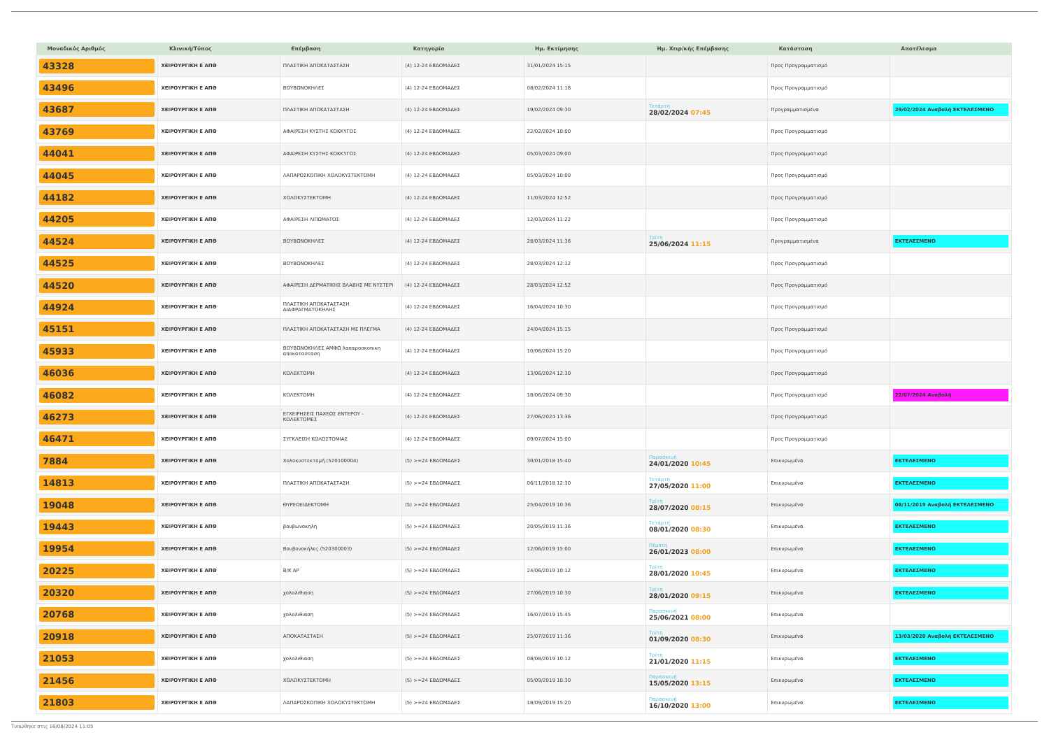| Μοναδικός Αριθμός | Κλινική/Τύπος | Επέμβαση | Κατηγορία | Ημ. Εκτίμησης | Ημ. Χειρ/κής Επέμβασης | Κατάσταση | Αποτέλεσμα |
| --- | --- | --- | --- | --- | --- | --- | --- |
| 43328 | ΧΕΙΡΟΥΡΓΙΚΗ Ε ΑΠΘ | ΠΛΑΣΤΙΚΗ ΑΠΟΚΑΤΑΣΤΑΣΗ | (4) 12-24 ΕΒΔΟΜΑΔΕΣ | 31/01/2024 15:15 | | Προς Προγραμματισμό | |
| 43496 | ΧΕΙΡΟΥΡΓΙΚΗ Ε ΑΠΘ | ΒΟΥΒΩΝΟΚΗΛΕΣ | (4) 12-24 ΕΒΔΟΜΑΔΕΣ | 08/02/2024 11:18 | | Προς Προγραμματισμό | |
| 43687 | ΧΕΙΡΟΥΡΓΙΚΗ Ε ΑΠΘ | ΠΛΑΣΤΙΚΗ ΑΠΟΚΑΤΑΣΤΑΣΗ | (4) 12-24 ΕΒΔΟΜΑΔΕΣ | 19/02/2024 09:30 | Τετάρτη 28/02/2024 07:45 | Προγραμματισμένα | 29/02/2024 Αναβολή ΕΚΤΕΛΕΣΜΕΝΟ |
| 43769 | ΧΕΙΡΟΥΡΓΙΚΗ Ε ΑΠΘ | ΑΦΑΙΡΕΣΗ ΚΥΣΤΗΣ ΚΟΚΚΥΓΟΣ | (4) 12-24 ΕΒΔΟΜΑΔΕΣ | 22/02/2024 10:00 | | Προς Προγραμματισμό | |
| 44041 | ΧΕΙΡΟΥΡΓΙΚΗ Ε ΑΠΘ | ΑΦΑΙΡΕΣΗ ΚΥΣΤΗΣ ΚΟΚΚΥΓΟΣ | (4) 12-24 ΕΒΔΟΜΑΔΕΣ | 05/03/2024 09:00 | | Προς Προγραμματισμό | |
| 44045 | ΧΕΙΡΟΥΡΓΙΚΗ Ε ΑΠΘ | ΛΑΠΑΡΟΣΚΟΠΙΚΗ ΧΟΛΟΚΥΣΤΕΚΤΟΜΗ | (4) 12-24 ΕΒΔΟΜΑΔΕΣ | 05/03/2024 10:00 | | Προς Προγραμματισμό | |
| 44182 | ΧΕΙΡΟΥΡΓΙΚΗ Ε ΑΠΘ | ΧΟΛΟΚΥΣΤΕΚΤΟΜΗ | (4) 12-24 ΕΒΔΟΜΑΔΕΣ | 11/03/2024 12:52 | | Προς Προγραμματισμό | |
| 44205 | ΧΕΙΡΟΥΡΓΙΚΗ Ε ΑΠΘ | ΑΦΑΙΡΕΣΗ ΛΙΠΩΜΑΤΟΣ | (4) 12-24 ΕΒΔΟΜΑΔΕΣ | 12/03/2024 11:22 | | Προς Προγραμματισμό | |
| 44524 | ΧΕΙΡΟΥΡΓΙΚΗ Ε ΑΠΘ | ΒΟΥΒΩΝΟΚΗΛΕΣ | (4) 12-24 ΕΒΔΟΜΑΔΕΣ | 28/03/2024 11:36 | Τρίτη 25/06/2024 11:15 | Προγραμματισμένα | ΕΚΤΕΛΕΣΜΕΝΟ |
| 44525 | ΧΕΙΡΟΥΡΓΙΚΗ Ε ΑΠΘ | ΒΟΥΒΩΝΟΚΗΛΕΣ | (4) 12-24 ΕΒΔΟΜΑΔΕΣ | 28/03/2024 12:12 | | Προς Προγραμματισμό | |
| 44520 | ΧΕΙΡΟΥΡΓΙΚΗ Ε ΑΠΘ | ΑΦΑΙΡΕΣΗ ΔΕΡΜΑΤΙΚΗΣ ΒΛΑΒΗΣ ΜΕ ΝΥΣΤΕΡΙ | (4) 12-24 ΕΒΔΟΜΑΔΕΣ | 28/03/2024 12:52 | | Προς Προγραμματισμό | |
| 44924 | ΧΕΙΡΟΥΡΓΙΚΗ Ε ΑΠΘ | ΠΛΑΣΤΙΚΗ ΑΠΟΚΑΤΑΣΤΑΣΗ ΔΙΑΦΡΑΓΜΑΤΟΚΗΛΗΣ | (4) 12-24 ΕΒΔΟΜΑΔΕΣ | 16/04/2024 10:30 | | Προς Προγραμματισμό | |
| 45151 | ΧΕΙΡΟΥΡΓΙΚΗ Ε ΑΠΘ | ΠΛΑΣΤΙΚΗ ΑΠΟΚΑΤΑΣΤΑΣΗ ΜΕ ΠΛΕΓΜΑ | (4) 12-24 ΕΒΔΟΜΑΔΕΣ | 24/04/2024 15:15 | | Προς Προγραμματισμό | |
| 45933 | ΧΕΙΡΟΥΡΓΙΚΗ Ε ΑΠΘ | ΒΟΥΒΩΝΟΚΗΛΕΣ ΑΜΦΩ λαπαροσκοπικη αποκατασταση | (4) 12-24 ΕΒΔΟΜΑΔΕΣ | 10/06/2024 15:20 | | Προς Προγραμματισμό | |
| 46036 | ΧΕΙΡΟΥΡΓΙΚΗ Ε ΑΠΘ | ΚΟΛΕΚΤΟΜΗ | (4) 12-24 ΕΒΔΟΜΑΔΕΣ | 13/06/2024 12:30 | | Προς Προγραμματισμό | |
| 46082 | ΧΕΙΡΟΥΡΓΙΚΗ Ε ΑΠΘ | ΚΟΛΕΚΤΟΜΗ | (4) 12-24 ΕΒΔΟΜΑΔΕΣ | 18/06/2024 09:30 | | Προς Προγραμματισμό | 22/07/2024 Αναβολή |
| 46273 | ΧΕΙΡΟΥΡΓΙΚΗ Ε ΑΠΘ | ΕΓΧΕΙΡΗΣΕΙΣ ΠΑΧΕΩΣ ΕΝΤΕΡΟΥ - ΚΟΛΕΚΤΟΜΕΣ | (4) 12-24 ΕΒΔΟΜΑΔΕΣ | 27/06/2024 13:36 | | Προς Προγραμματισμό | |
| 46471 | ΧΕΙΡΟΥΡΓΙΚΗ Ε ΑΠΘ | ΣΥΓΚΛΕΙΣΗ ΚΟΛΟΣΤΟΜΙΑΣ | (4) 12-24 ΕΒΔΟΜΑΔΕΣ | 09/07/2024 15:00 | | Προς Προγραμματισμό | |
| 7884 | ΧΕΙΡΟΥΡΓΙΚΗ Ε ΑΠΘ | Χολοκυστεκτομή (520100004) | (5) >=24 ΕΒΔΟΜΑΔΕΣ | 30/01/2018 15:40 | Παρασκευή 24/01/2020 10:45 | Επικυρωμένα | ΕΚΤΕΛΕΣΜΕΝΟ |
| 14813 | ΧΕΙΡΟΥΡΓΙΚΗ Ε ΑΠΘ | ΠΛΑΣΤΙΚΗ ΑΠΟΚΑΤΑΣΤΑΣΗ | (5) >=24 ΕΒΔΟΜΑΔΕΣ | 06/11/2018 12:30 | Τετάρτη 27/05/2020 11:00 | Επικυρωμένα | ΕΚΤΕΛΕΣΜΕΝΟ |
| 19048 | ΧΕΙΡΟΥΡΓΙΚΗ Ε ΑΠΘ | ΘΥΡΕΟΕΙΔΕΚΤΟΜΗ | (5) >=24 ΕΒΔΟΜΑΔΕΣ | 25/04/2019 10:36 | Τρίτη 28/07/2020 08:15 | Επικυρωμένα | 08/11/2019 Αναβολή ΕΚΤΕΛΕΣΜΕΝΟ |
| 19443 | ΧΕΙΡΟΥΡΓΙΚΗ Ε ΑΠΘ | βουβωνοκηλη | (5) >=24 ΕΒΔΟΜΑΔΕΣ | 20/05/2019 11:36 | Τετάρτη 08/01/2020 08:30 | Επικυρωμένα | ΕΚΤΕΛΕΣΜΕΝΟ |
| 19954 | ΧΕΙΡΟΥΡΓΙΚΗ Ε ΑΠΘ | Βουβονοκήλες (520300003) | (5) >=24 ΕΒΔΟΜΑΔΕΣ | 12/06/2019 15:00 | Πέμπτη 26/01/2023 08:00 | Επικυρωμένα | ΕΚΤΕΛΕΣΜΕΝΟ |
| 20225 | ΧΕΙΡΟΥΡΓΙΚΗ Ε ΑΠΘ | Β/Κ ΑΡ | (5) >=24 ΕΒΔΟΜΑΔΕΣ | 24/06/2019 10:12 | Τρίτη 28/01/2020 10:45 | Επικυρωμένα | ΕΚΤΕΛΕΣΜΕΝΟ |
| 20320 | ΧΕΙΡΟΥΡΓΙΚΗ Ε ΑΠΘ | χολολιθιαση | (5) >=24 ΕΒΔΟΜΑΔΕΣ | 27/06/2019 10:30 | Τρίτη 28/01/2020 09:15 | Επικυρωμένα | ΕΚΤΕΛΕΣΜΕΝΟ |
| 20768 | ΧΕΙΡΟΥΡΓΙΚΗ Ε ΑΠΘ | χολολιθιαση | (5) >=24 ΕΒΔΟΜΑΔΕΣ | 16/07/2019 15:45 | Παρασκευή 25/06/2021 08:00 | Επικυρωμένα | |
| 20918 | ΧΕΙΡΟΥΡΓΙΚΗ Ε ΑΠΘ | ΑΠΟΚΑΤΑΣΤΑΣΗ | (5) >=24 ΕΒΔΟΜΑΔΕΣ | 25/07/2019 11:36 | Τρίτη 01/09/2020 08:30 | Επικυρωμένα | 13/03/2020 Αναβολή ΕΚΤΕΛΕΣΜΕΝΟ |
| 21053 | ΧΕΙΡΟΥΡΓΙΚΗ Ε ΑΠΘ | χολολιθιαση | (5) >=24 ΕΒΔΟΜΑΔΕΣ | 08/08/2019 10:12 | Τρίτη 21/01/2020 11:15 | Επικυρωμένα | ΕΚΤΕΛΕΣΜΕΝΟ |
| 21456 | ΧΕΙΡΟΥΡΓΙΚΗ Ε ΑΠΘ | ΧΟΛΟΚΥΣΤΕΚΤΟΜΗ | (5) >=24 ΕΒΔΟΜΑΔΕΣ | 05/09/2019 10:30 | Παρασκευή 15/05/2020 13:15 | Επικυρωμένα | ΕΚΤΕΛΕΣΜΕΝΟ |
| 21803 | ΧΕΙΡΟΥΡΓΙΚΗ Ε ΑΠΘ | ΛΑΠΑΡΟΣΚΟΠΙΚΗ ΧΟΛΟΚΥΣΤΕΚΤΟΜΗ | (5) >=24 ΕΒΔΟΜΑΔΕΣ | 18/09/2019 15:20 | Παρασκευή 16/10/2020 13:00 | Επικυρωμένα | ΕΚΤΕΛΕΣΜΕΝΟ |
Τυπώθηκε στις 16/08/2024 11:05